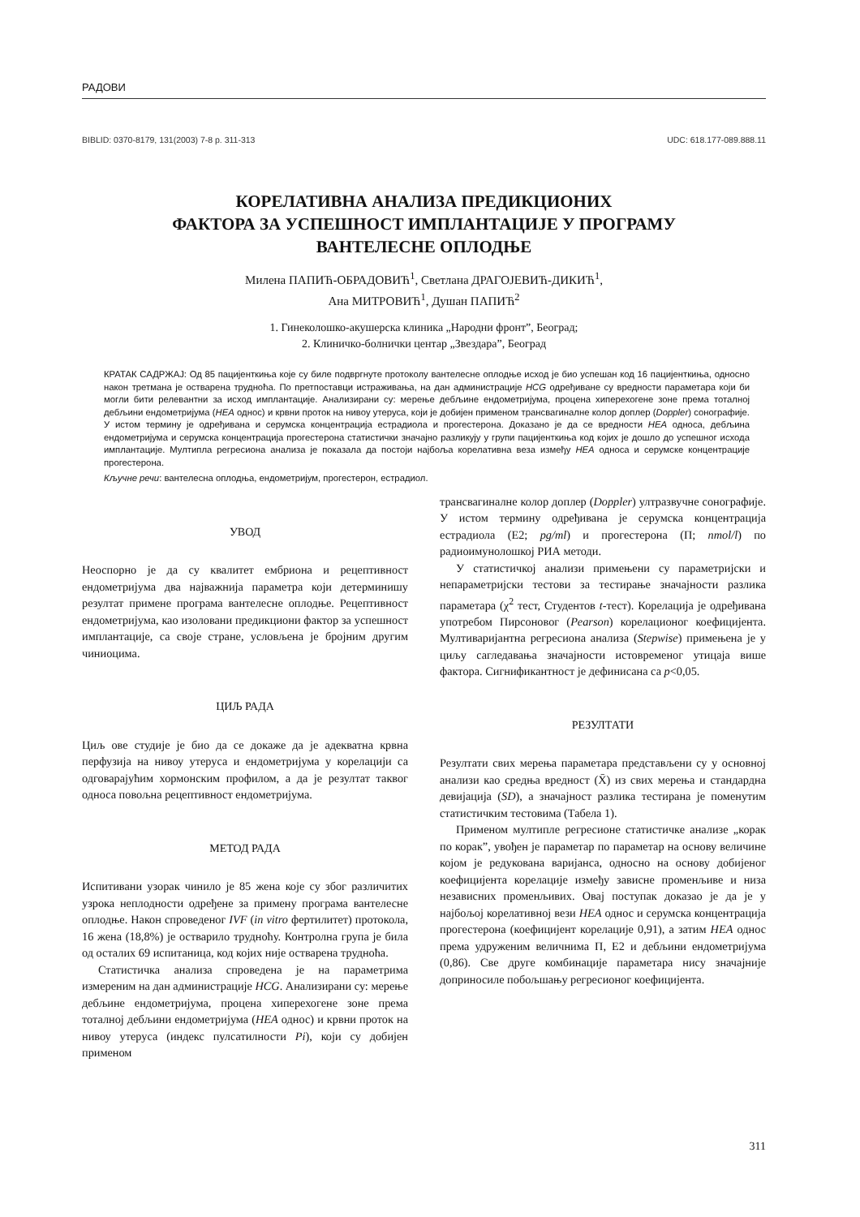РАДОВИ
BIBLID: 0370-8179, 131(2003) 7-8 p. 311-313 UDC: 618.177-089.888.11
КОРЕЛАТИВНА АНАЛИЗА ПРЕДИКЦИОНИХ
ФАКТОРА ЗА УСПЕШНОСТ ИМПЛАНТАЦИЈЕ У ПРОГРАМУ
ВАНТЕЛЕСНЕ ОПЛОДЊЕ
Милена ПАПИЋ-ОБРАДОВИЋ<sup>1</sup>, Светлана ДРАГОЈЕВИЋ-ДИКИЋ<sup>1</sup>,
Ана МИТРОВИЋ<sup>1</sup>, Душан ПАПИЋ<sup>2</sup>
1. Гинеколошко-акушерска клиника „Народни фронт”, Београд;
2. Клиничко-болнички центар „Звездара”, Београд
КРАТАК САДРЖАЈ: Од 85 пацијенткиња које су биле подвргнуте протоколу вантелесне оплодње исход је био успешан код 16 пацијенткиња, односно након третмана је остварена трудноћа. По претпоставци истраживања, на дан администрације HCG одређиване су вредности параметара који би могли бити релевантни за исход имплантације. Анализирани су: мерење дебљине ендометријума, процена хиперехогене зоне према тоталној дебљини ендометријума (HEA однос) и крвни проток на нивоу утеруса, који је добијен применом трансвагиналне колор доплер (Doppler) сонографије. У истом термину је одређивана и серумска концентрација естрадиола и прогестерона. Доказано је да се вредности HEA односа, дебљина ендометријума и серумска концентрација прогестерона статистички значајно разликују у групи пацијенткиња код којих је дошло до успешног исхода имплантације. Мултипла регресиона анализа је показала да постоји најбоља корелативна веза између HEA односа и серумске концентрације прогестерона.
Кључне речи: вантелесна оплодња, ендометријум, прогестерон, естрадиол.
УВОД
Неоспорно је да су квалитет ембриона и рецептивност ендометријума два најважнија параметра који детерминишу резултат примене програма вантелесне оплодње. Рецептивност ендометријума, као изоловани предикциони фактор за успешност имплантације, са своје стране, условљена је бројним другим чиниоцима.
ЦИЉ РАДА
Циљ ове студије је био да се докаже да је адекватна крвна перфузија на нивоу утеруса и ендометријума у корелацији са одговарајућим хормонским профилом, а да је резултат таквог односа повољна рецептивност ендометријума.
МЕТОД РАДА
Испитивани узорак чинило је 85 жена које су због различитих узрока неплодности одређене за примену програма вантелесне оплодње. Након спроведеног IVF (in vitro фертилитет) протокола, 16 жена (18,8%) је остварило трудноћу. Контролна група је била од осталих 69 испитаница, код којих није остварена трудноћа.
Статистичка анализа спроведена је на параметрима измереним на дан администрације HCG. Анализирани су: мерење дебљине ендометријума, процена хиперехогене зоне према тоталној дебљини ендометријума (HEA однос) и крвни проток на нивоу утеруса (индекс пулсатилности Pi), који су добијен применом
трансвагиналне колор доплер (Doppler) ултразвучне сонографије. У истом термину одређивана је серумска концентрација естрадиола (Е2; pg/ml) и прогестерона (П; nmol/l) по радиоимунолошкој РИА методи.
У статистичкој анализи примењени су параметријски и непараметријски тестови за тестирање значајности разлика параметара (χ<sup>2</sup> тест, Студентов t-тест). Корелација је одређивана употребом Пирсоновог (Pearson) корелационог коефицијента. Мултиваријантна регресиона анализа (Stepwise) примењена је у циљу сагледавања значајности истовременог утицаја више фактора. Сигнификантност је дефинисана са p<0,05.
РЕЗУЛТАТИ
Резултати свих мерења параметара представљени су у основној анализи као средња вредност (X̄) из свих мерења и стандардна девијација (SD), а значајност разлика тестирана је поменутим статистичким тестовима (Табела 1).
Применом мултипле регресионе статистичке анализе „корак по корак”, увођен је параметар по параметар на основу величине којом је редукована варијанса, односно на основу добијеног коефицијента корелације између зависне променљиве и низа независних променљивих. Овај поступак доказао је да је у најбољој корелативној вези HEA однос и серумска концентрација прогестерона (коефицијент корелације 0,91), а затим HEA однос према удруженим величнима П, Е2 и дебљини ендометријума (0,86). Све друге комбинације параметара нису значајније доприносиле побољшању регресионог коефицијента.
311